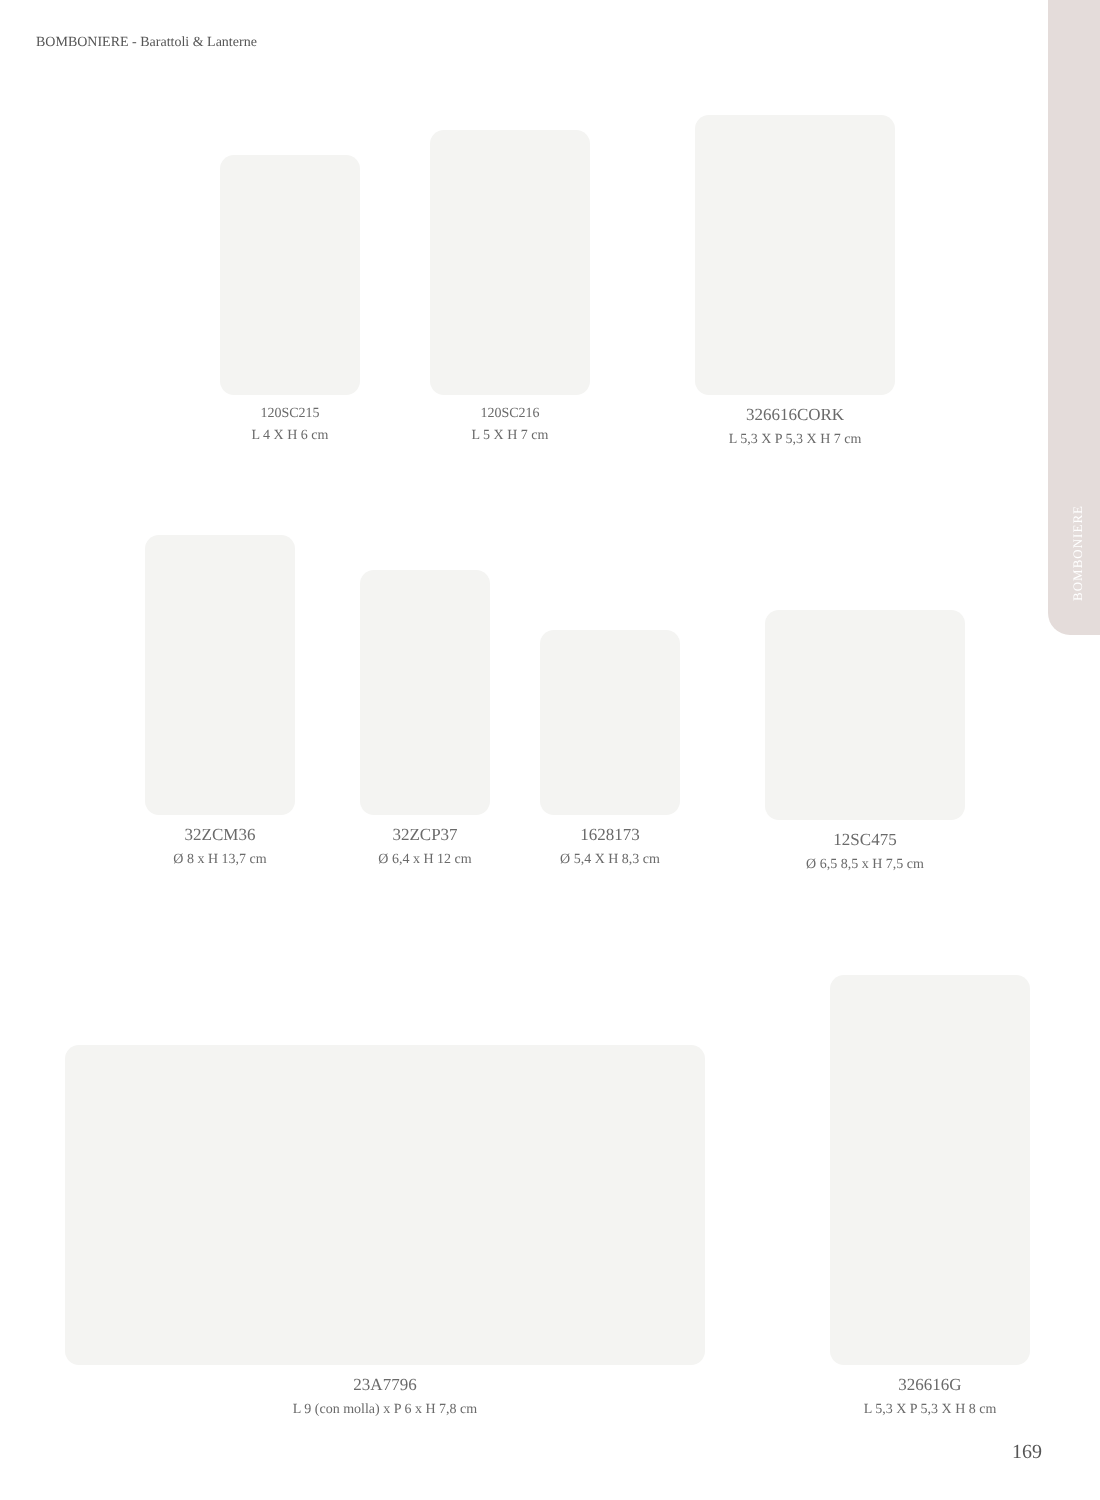BOMBONIERE - Barattoli & Lanterne
BOMBONIERE
120SC215
L 4 X H 6 cm
120SC216
L 5 X H 7 cm
326616CORK
L 5,3 X P 5,3 X H 7 cm
32ZCM36
Ø 8 x H 13,7 cm
32ZCP37
Ø 6,4 x H 12 cm
1628173
Ø 5,4 X H 8,3 cm
12SC475
Ø 6,5 8,5 x H 7,5 cm
23A7796
L 9 (con molla) x P 6 x H 7,8 cm
326616G
L 5,3 X P 5,3 X H 8 cm
169